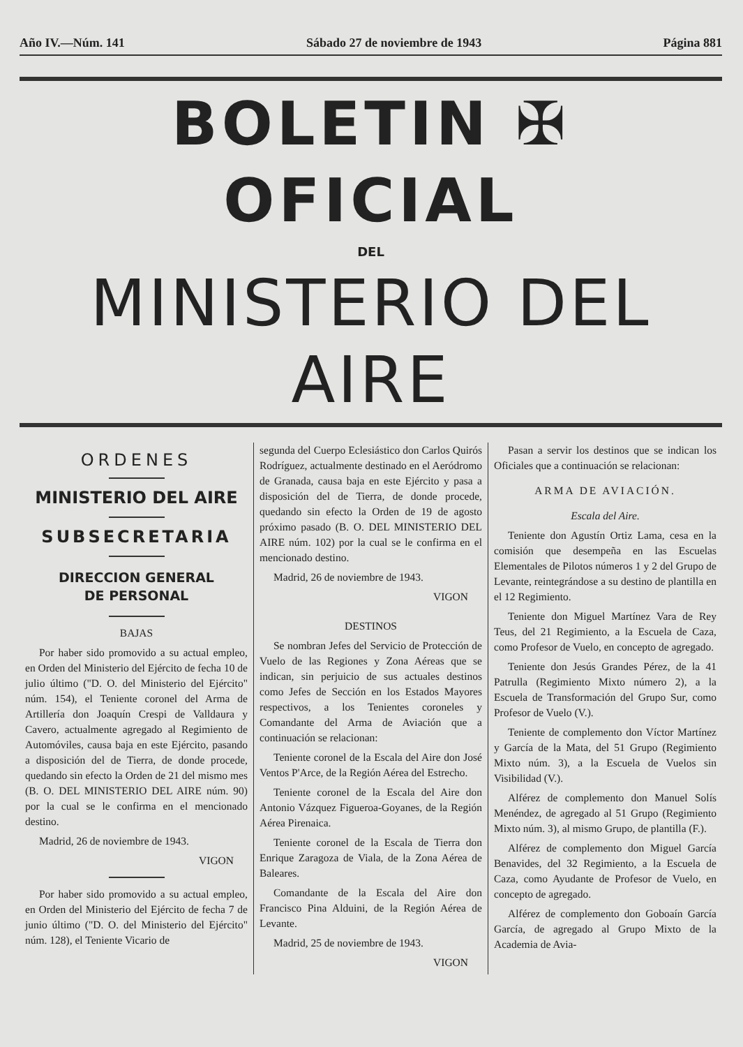Año IV.—Núm. 141 Sábado 27 de noviembre de 1943 Página 881
BOLETIN ✠ OFICIAL
DEL
MINISTERIO DEL AIRE
ORDENES
MINISTERIO DEL AIRE
SUBSECRETARIA
DIRECCION GENERAL
DE PERSONAL
BAJAS
Por haber sido promovido a su actual empleo, en Orden del Ministerio del Ejército de fecha 10 de julio último ("D. O. del Ministerio del Ejército" núm. 154), el Teniente coronel del Arma de Artillería don Joaquín Crespi de Valldaura y Cavero, actualmente agregado al Regimiento de Automóviles, causa baja en este Ejército, pasando a disposición del de Tierra, de donde procede, quedando sin efecto la Orden de 21 del mismo mes (B. O. DEL MINISTERIO DEL AIRE núm. 90) por la cual se le confirma en el mencionado destino.
Madrid, 26 de noviembre de 1943.
VIGON
Por haber sido promovido a su actual empleo, en Orden del Ministerio del Ejército de fecha 7 de junio último ("D. O. del Ministerio del Ejército" núm. 128), el Teniente Vicario de
segunda del Cuerpo Eclesiástico don Carlos Quirós Rodríguez, actualmente destinado en el Aeródromo de Granada, causa baja en este Ejército y pasa a disposición del de Tierra, de donde procede, quedando sin efecto la Orden de 19 de agosto próximo pasado (B. O. DEL MINISTERIO DEL AIRE núm. 102) por la cual se le confirma en el mencionado destino.
Madrid, 26 de noviembre de 1943.
VIGON
DESTINOS
Se nombran Jefes del Servicio de Protección de Vuelo de las Regiones y Zona Aéreas que se indican, sin perjuicio de sus actuales destinos como Jefes de Sección en los Estados Mayores respectivos, a los Tenientes coroneles y Comandante del Arma de Aviación que a continuación se relacionan:
Teniente coronel de la Escala del Aire don José Ventos P'Arce, de la Región Aérea del Estrecho.
Teniente coronel de la Escala del Aire don Antonio Vázquez Figueroa-Goyanes, de la Región Aérea Pirenaica.
Teniente coronel de la Escala de Tierra don Enrique Zaragoza de Viala, de la Zona Aérea de Baleares.
Comandante de la Escala del Aire don Francisco Pina Alduini, de la Región Aérea de Levante.
Madrid, 25 de noviembre de 1943.
VIGON
Pasan a servir los destinos que se indican los Oficiales que a continuación se relacionan:
ARMA DE AVIACIÓN.
Escala del Aire.
Teniente don Agustín Ortiz Lama, cesa en la comisión que desempeña en las Escuelas Elementales de Pilotos números 1 y 2 del Grupo de Levante, reintegrándose a su destino de plantilla en el 12 Regimiento.
Teniente don Miguel Martínez Vara de Rey Teus, del 21 Regimiento, a la Escuela de Caza, como Profesor de Vuelo, en concepto de agregado.
Teniente don Jesús Grandes Pérez, de la 41 Patrulla (Regimiento Mixto número 2), a la Escuela de Transformación del Grupo Sur, como Profesor de Vuelo (V.).
Teniente de complemento don Víctor Martínez y García de la Mata, del 51 Grupo (Regimiento Mixto núm. 3), a la Escuela de Vuelos sin Visibilidad (V.).
Alférez de complemento don Manuel Solís Menéndez, de agregado al 51 Grupo (Regimiento Mixto núm. 3), al mismo Grupo, de plantilla (F.).
Alférez de complemento don Miguel García Benavides, del 32 Regimiento, a la Escuela de Caza, como Ayudante de Profesor de Vuelo, en concepto de agregado.
Alférez de complemento don Goboaín García García, de agregado al Grupo Mixto de la Academia de Avia-